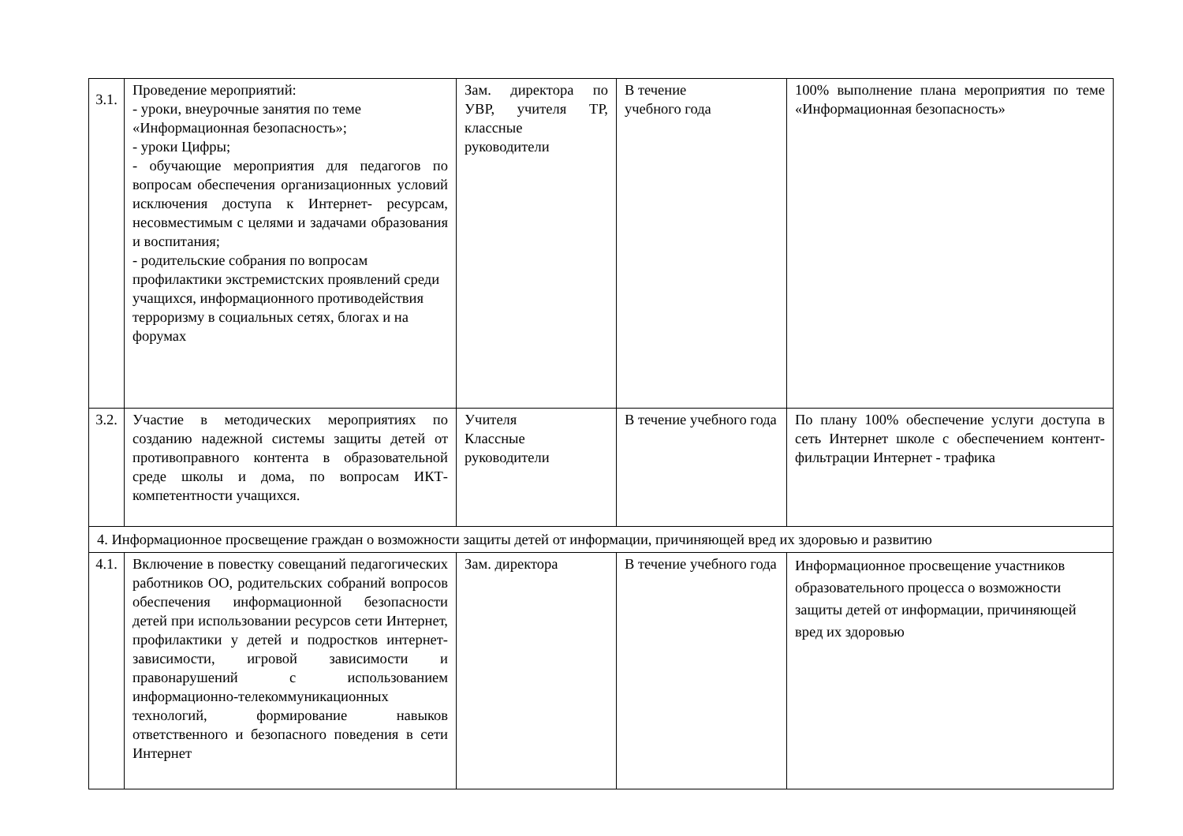| 3.1. | Проведение мероприятий: - уроки, внеурочные занятия по теме «Информационная безопасность»; - уроки Цифры; - обучающие мероприятия для педагогов по вопросам обеспечения организационных условий исключения доступа к Интернет- ресурсам, несовместимым с целями и задачами образования и воспитания; - родительские собрания по вопросам профилактики экстремистских проявлений среди учащихся, информационного противодействия терроризму в социальных сетях, блогах и на форумах | Зам. директора по УВР, учителя ТР, классные руководители | В течение учебного года | 100% выполнение плана мероприятия по теме «Информационная безопасность» |
| 3.2. | Участие в методических мероприятиях по созданию надежной системы защиты детей от противоправного контента в образовательной среде школы и дома, по вопросам ИКТ-компетентности учащихся. | Учителя Классные руководители | В течение учебного года | По плану 100% обеспечение услуги доступа в сеть Интернет школе с обеспечением контент-фильтрации Интернет - трафика |
| 4. Информационное просвещение граждан о возможности защиты детей от информации, причиняющей вред их здоровью и развитию | | | | |
| 4.1. | Включение в повестку совещаний педагогических работников ОО, родительских собраний вопросов обеспечения информационной безопасности детей при использовании ресурсов сети Интернет, профилактики у детей и подростков интернет-зависимости, игровой зависимости и правонарушений с использованием информационно-телекоммуникационных технологий, формирование навыков ответственного и безопасного поведения в сети Интернет | Зам. директора | В течение учебного года | Информационное просвещение участников образовательного процесса о возможности защиты детей от информации, причиняющей вред их здоровью |